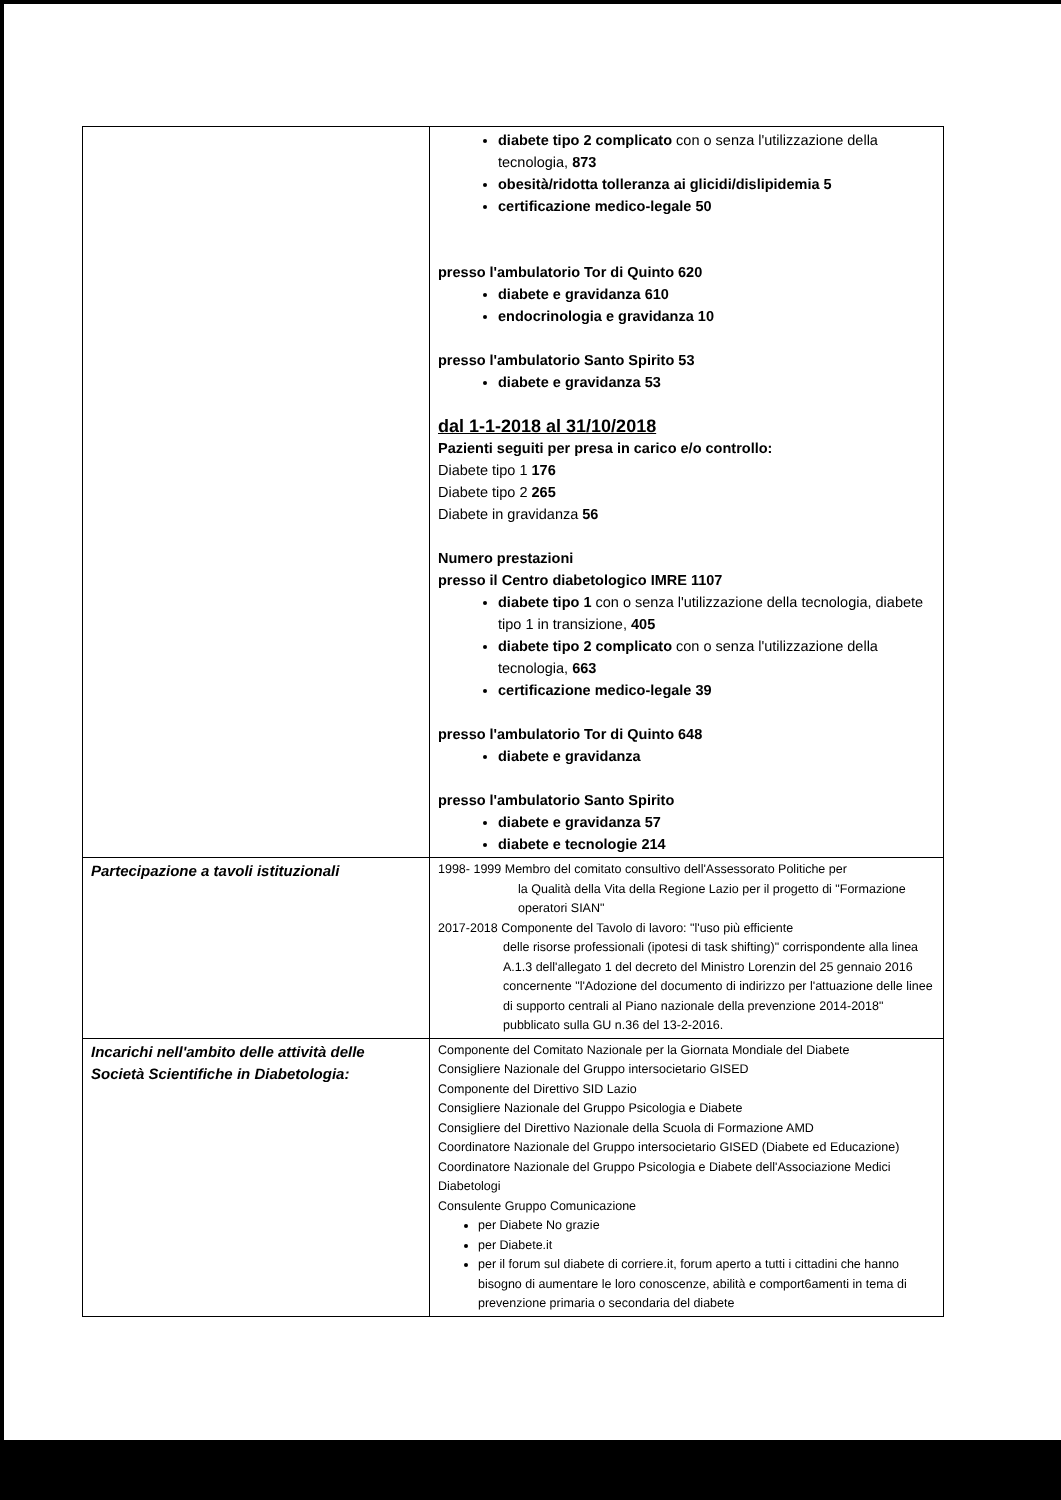| | diabete tipo 2 complicato con o senza l'utilizzazione della tecnologia, 873 obesità/ridotta tolleranza ai glicidi/dislipidemia 5 certificazione medico-legale 50 presso l'ambulatorio Tor di Quinto 620 diabete e gravidanza 610 endocrinologia e gravidanza 10 presso l'ambulatorio Santo Spirito 53 diabete e gravidanza 53 dal 1-1-2018 al 31/10/2018 Pazienti seguiti per presa in carico e/o controllo: Diabete tipo 1 176 Diabete tipo 2 265 Diabete in gravidanza 56 Numero prestazioni presso il Centro diabetologico IMRE 1107 diabete tipo 1 con o senza l'utilizzazione della tecnologia, diabete tipo 1 in transizione, 405 diabete tipo 2 complicato con o senza l'utilizzazione della tecnologia, 663 certificazione medico-legale 39 presso l'ambulatorio Tor di Quinto 648 diabete e gravidanza presso l'ambulatorio Santo Spirito diabete e gravidanza 57 diabete e tecnologie 214 |
| Partecipazione a tavoli istituzionali | 1998- 1999 Membro del comitato consultivo dell'Assessorato Politiche per la Qualità della Vita della Regione Lazio per il progetto di "Formazione operatori SIAN" 2017-2018 Componente del Tavolo di lavoro: "l'uso più efficiente delle risorse professionali (ipotesi di task shifting)" corrispondente alla linea A.1.3 dell'allegato 1 del decreto del Ministro Lorenzin del 25 gennaio 2016 concernente "l'Adozione del documento di indirizzo per l'attuazione delle linee di supporto centrali al Piano nazionale della prevenzione 2014-2018" pubblicato sulla GU n.36 del 13-2-2016. |
| Incarichi nell'ambito delle attività delle Società Scientifiche in Diabetologia: | Componente del Comitato Nazionale per la Giornata Mondiale del Diabete Consigliere Nazionale del Gruppo intersocietario GISED Componente del Direttivo SID Lazio Consigliere Nazionale del Gruppo Psicologia e Diabete Consigliere del Direttivo Nazionale della Scuola di Formazione AMD Coordinatore Nazionale del Gruppo intersocietario GISED (Diabete ed Educazione) Coordinatore Nazionale del Gruppo Psicologia e Diabete dell'Associazione Medici Diabetologi Consulente Gruppo Comunicazione per Diabete No grazie per Diabete.it per il forum sul diabete di corriere.it, forum aperto a tutti i cittadini che hanno bisogno di aumentare le loro conoscenze, abilità e comport6amenti in tema di prevenzione primaria o secondaria del diabete |